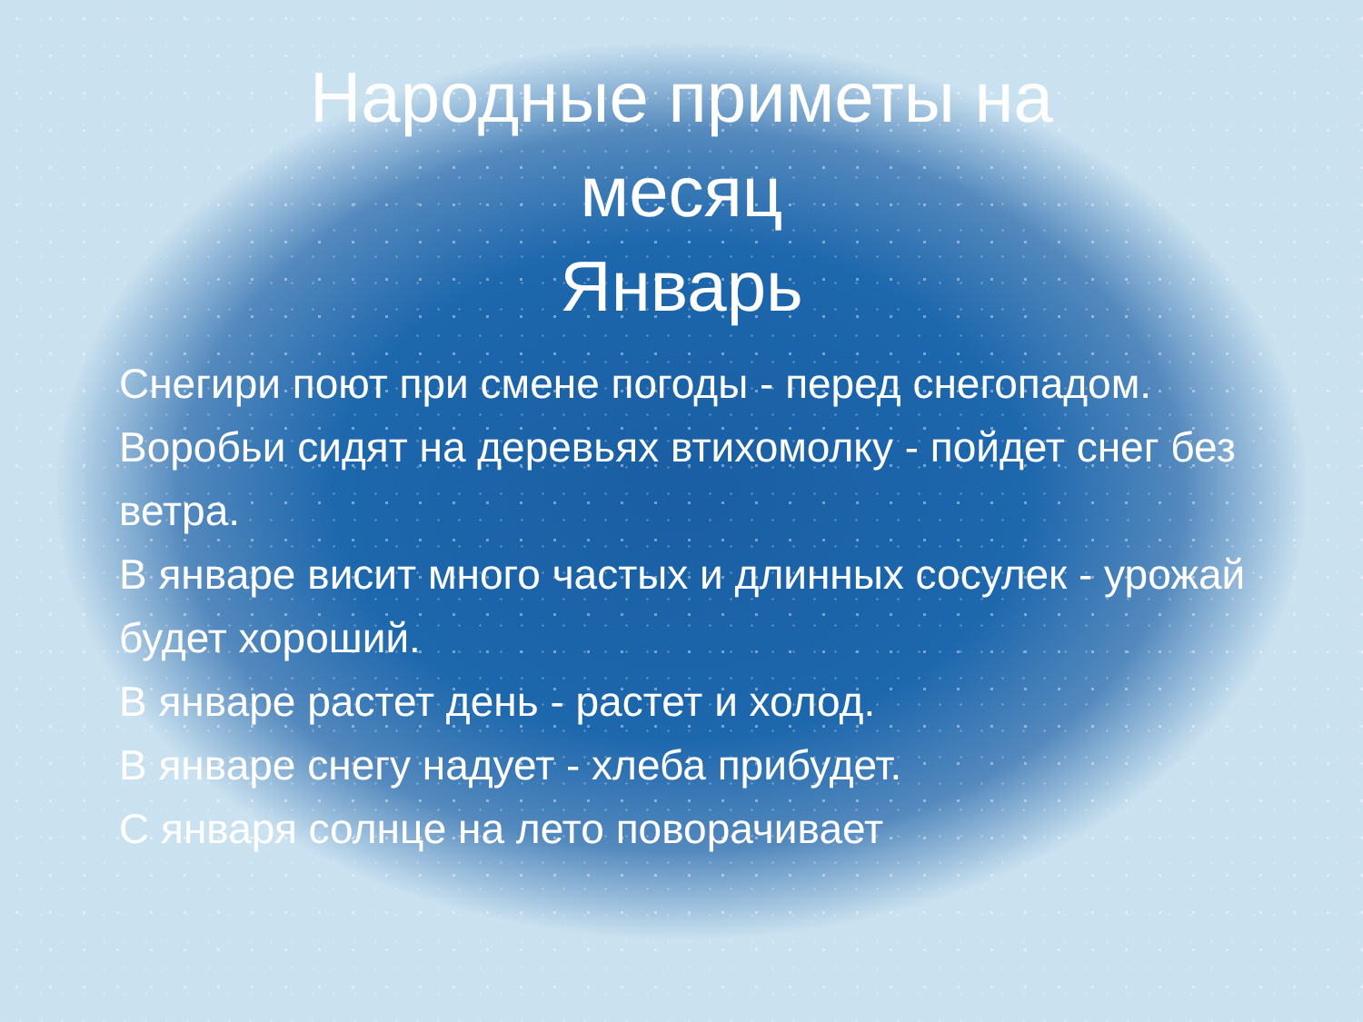Народные приметы на
месяц
Январь
Снегири поют при смене погоды - перед снегопадом.
Воробьи сидят на деревьях втихомолку - пойдет снег без ветра.
В январе висит много частых и длинных сосулек - урожай будет хороший.
В январе растет день - растет и холод.
В январе снегу надует - хлеба прибудет.
С января солнце на лето поворачивает